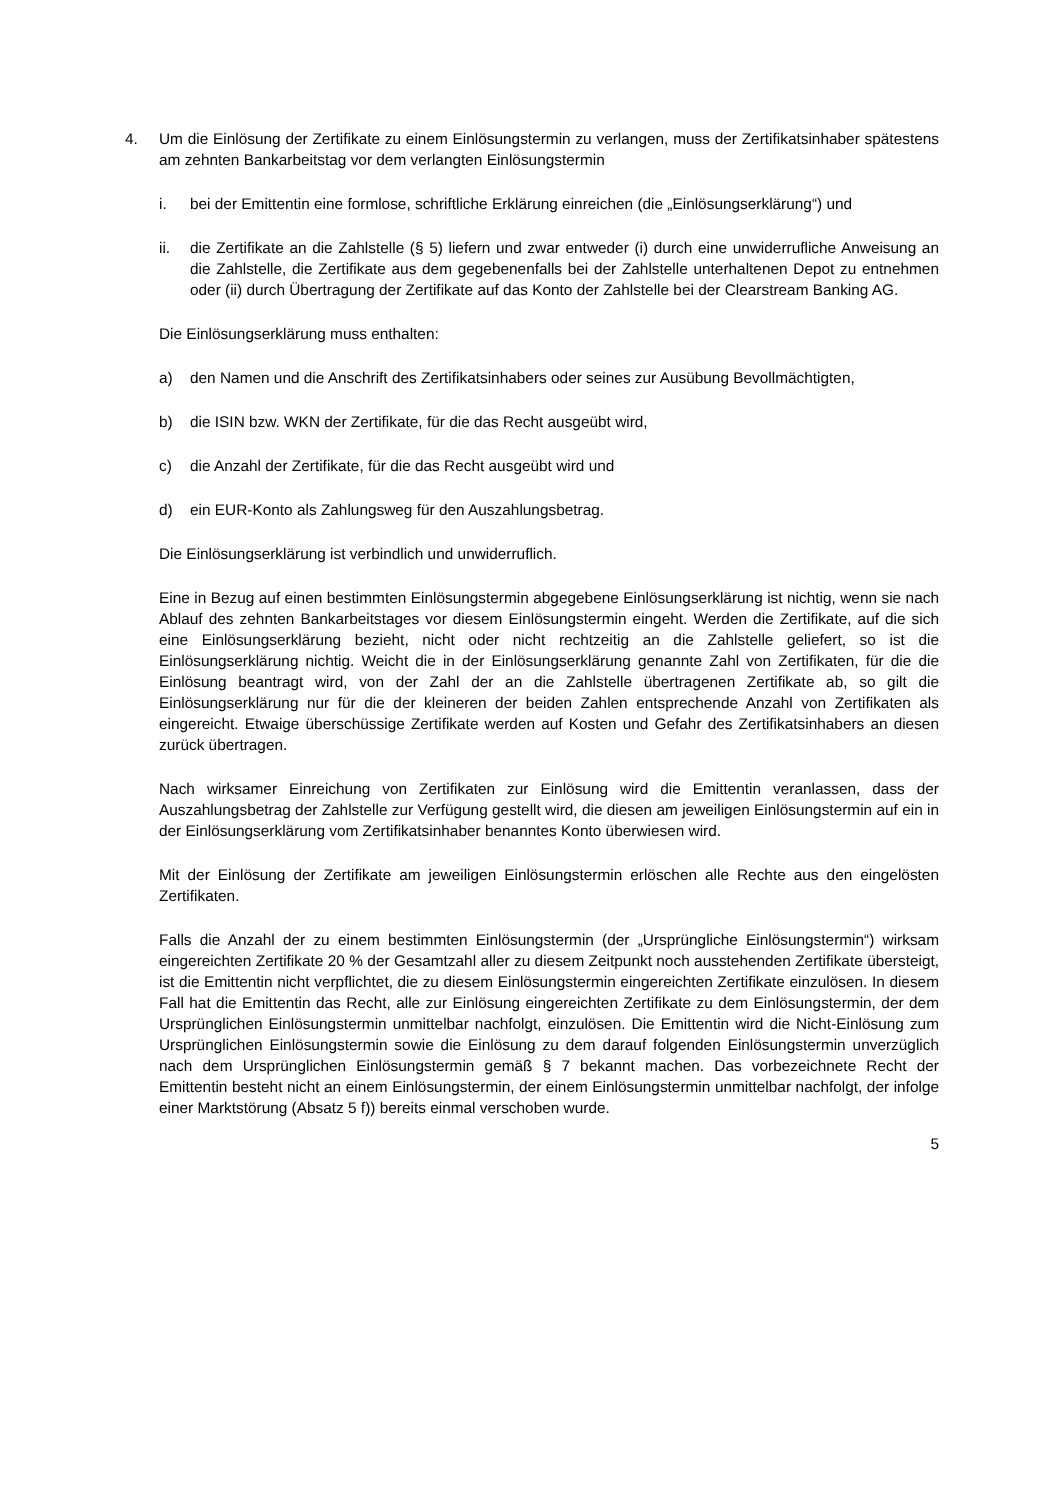4. Um die Einlösung der Zertifikate zu einem Einlösungstermin zu verlangen, muss der Zertifikatsinhaber spätestens am zehnten Bankarbeitstag vor dem verlangten Einlösungstermin
i. bei der Emittentin eine formlose, schriftliche Erklärung einreichen (die „Einlösungserklärung“) und
ii. die Zertifikate an die Zahlstelle (§ 5) liefern und zwar entweder (i) durch eine unwiderrufliche Anweisung an die Zahlstelle, die Zertifikate aus dem gegebenenfalls bei der Zahlstelle unterhaltenen Depot zu entnehmen oder (ii) durch Übertragung der Zertifikate auf das Konto der Zahlstelle bei der Clearstream Banking AG.
Die Einlösungserklärung muss enthalten:
a) den Namen und die Anschrift des Zertifikatsinhabers oder seines zur Ausübung Bevollmächtigten,
b) die ISIN bzw. WKN der Zertifikate, für die das Recht ausgeübt wird,
c) die Anzahl der Zertifikate, für die das Recht ausgeübt wird und
d) ein EUR-Konto als Zahlungsweg für den Auszahlungsbetrag.
Die Einlösungserklärung ist verbindlich und unwiderruflich.
Eine in Bezug auf einen bestimmten Einlösungstermin abgegebene Einlösungserklärung ist nichtig, wenn sie nach Ablauf des zehnten Bankarbeitstages vor diesem Einlösungstermin eingeht. Werden die Zertifikate, auf die sich eine Einlösungserklärung bezieht, nicht oder nicht rechtzeitig an die Zahlstelle geliefert, so ist die Einlösungserklärung nichtig. Weicht die in der Einlösungserklärung genannte Zahl von Zertifikaten, für die die Einlösung beantragt wird, von der Zahl der an die Zahlstelle übertragenen Zertifikate ab, so gilt die Einlösungserklärung nur für die der kleineren der beiden Zahlen entsprechende Anzahl von Zertifikaten als eingereicht. Etwaige überschüssige Zertifikate werden auf Kosten und Gefahr des Zertifikatsinhabers an diesen zurück übertragen.
Nach wirksamer Einreichung von Zertifikaten zur Einlösung wird die Emittentin veranlassen, dass der Auszahlungsbetrag der Zahlstelle zur Verfügung gestellt wird, die diesen am jeweiligen Einlösungstermin auf ein in der Einlösungserklärung vom Zertifikatsinhaber benanntes Konto überwiesen wird.
Mit der Einlösung der Zertifikate am jeweiligen Einlösungstermin erlöschen alle Rechte aus den eingelösten Zertifikaten.
Falls die Anzahl der zu einem bestimmten Einlösungstermin (der „Ursprüngliche Einlösungstermin“) wirksam eingereichten Zertifikate 20 % der Gesamtzahl aller zu diesem Zeitpunkt noch ausstehenden Zertifikate übersteigt, ist die Emittentin nicht verpflichtet, die zu diesem Einlösungstermin eingereichten Zertifikate einzulösen. In diesem Fall hat die Emittentin das Recht, alle zur Einlösung eingereichten Zertifikate zu dem Einlösungstermin, der dem Ursprünglichen Einlösungstermin unmittelbar nachfolgt, einzulösen. Die Emittentin wird die Nicht-Einlösung zum Ursprünglichen Einlösungstermin sowie die Einlösung zu dem darauf folgenden Einlösungstermin unverzüglich nach dem Ursprünglichen Einlösungstermin gemäß § 7 bekannt machen. Das vorbezeichnete Recht der Emittentin besteht nicht an einem Einlösungstermin, der einem Einlösungstermin unmittelbar nachfolgt, der infolge einer Marktstörung (Absatz 5 f)) bereits einmal verschoben wurde.
5